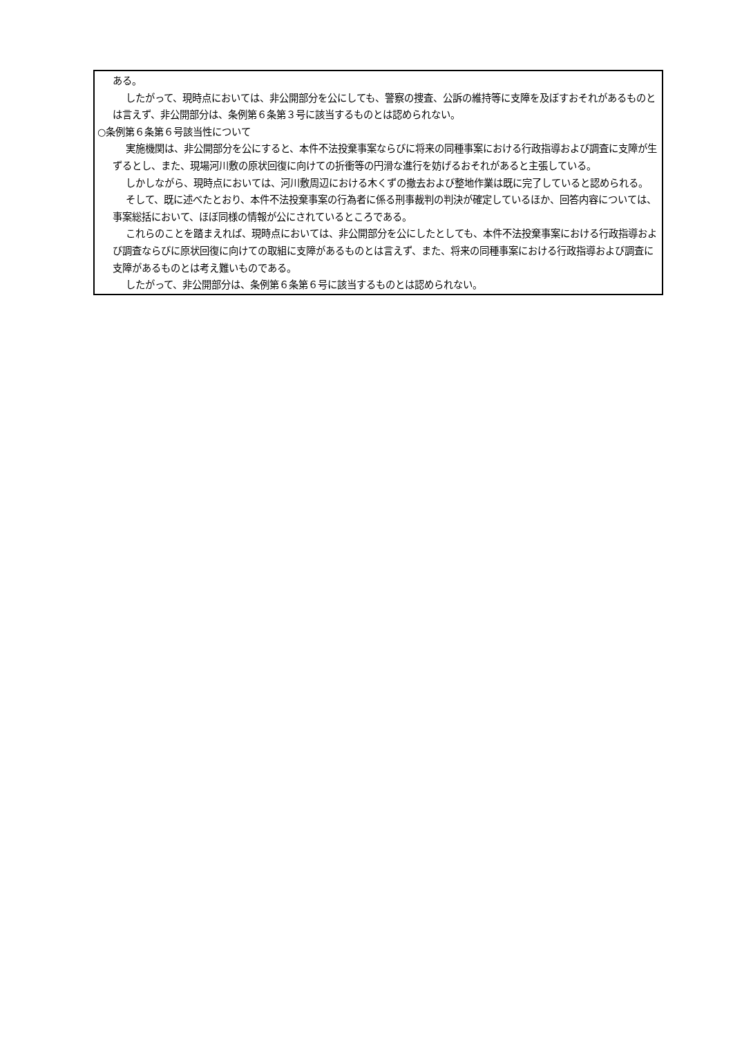ある。
したがって、現時点においては、非公開部分を公にしても、警察の捜査、公訴の維持等に支障を及ぼすおそれがあるものとは言えず、非公開部分は、条例第６条第３号に該当するものとは認められない。
○条例第６条第６号該当性について
実施機関は、非公開部分を公にすると、本件不法投棄事案ならびに将来の同種事案における行政指導および調査に支障が生ずるとし、また、現場河川敷の原状回復に向けての折衝等の円滑な進行を妨げるおそれがあると主張している。
しかしながら、現時点においては、河川敷周辺における木くずの撤去および整地作業は既に完了していると認められる。
そして、既に述べたとおり、本件不法投棄事案の行為者に係る刑事裁判の判決が確定しているほか、回答内容については、事案総括において、ほぼ同様の情報が公にされているところである。
これらのことを踏まえれば、現時点においては、非公開部分を公にしたとしても、本件不法投棄事案における行政指導および調査ならびに原状回復に向けての取組に支障があるものとは言えず、また、将来の同種事案における行政指導および調査に支障があるものとは考え難いものである。
したがって、非公開部分は、条例第６条第６号に該当するものとは認められない。